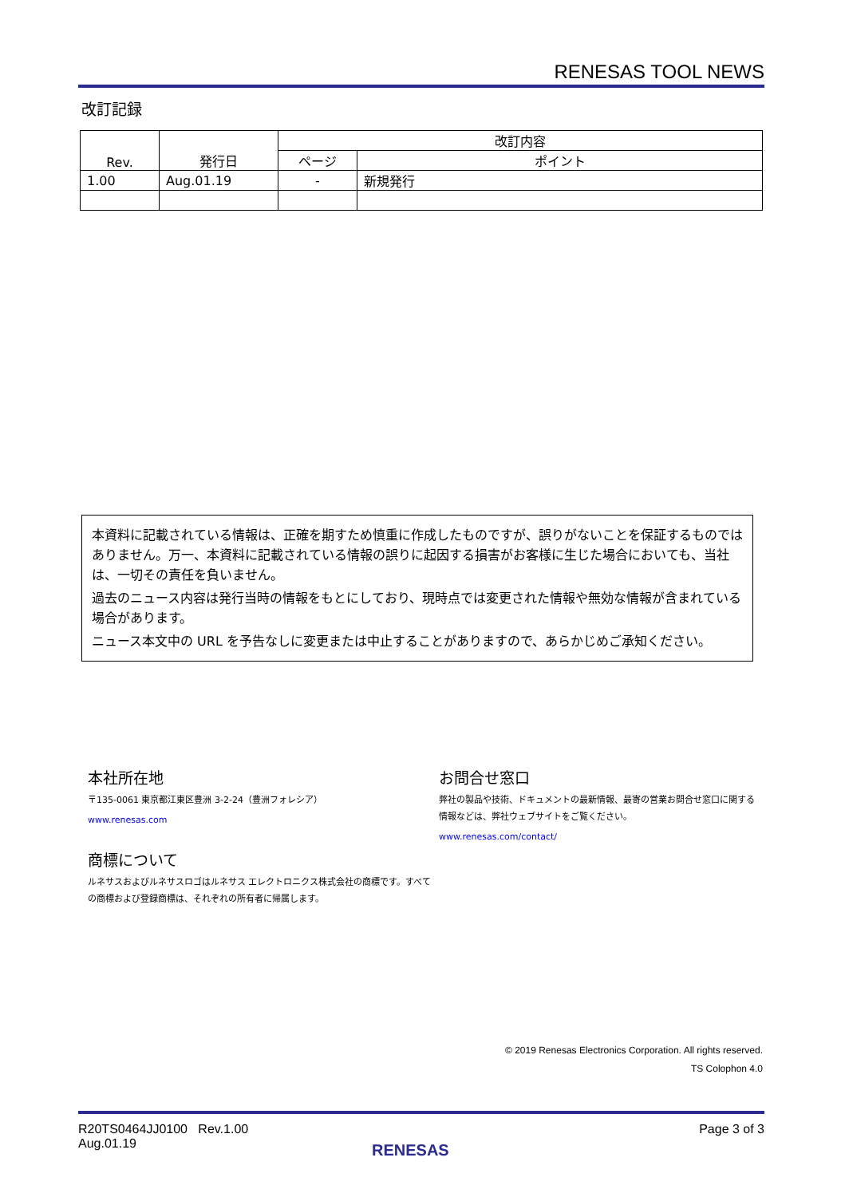RENESAS TOOL NEWS
改訂記録
| Rev. | 発行日 | 改訂内容 | |
| | | ページ | ポイント |
| 1.00 | Aug.01.19 | - | 新規発行 |
本資料に記載されている情報は、正確を期すため慎重に作成したものですが、誤りがないことを保証するものではありません。万一、本資料に記載されている情報の誤りに起因する損害がお客様に生じた場合においても、当社は、一切その責任を負いません。
過去のニュース内容は発行当時の情報をもとにしており、現時点では変更された情報や無効な情報が含まれている場合があります。
ニュース本文中の URL を予告なしに変更または中止することがありますので、あらかじめご承知ください。
本社所在地
〒135-0061 東京都江東区豊洲 3-2-24（豊洲フォレシア）
www.renesas.com
商標について
ルネサスおよびルネサスロゴはルネサス エレクトロニクス株式会社の商標です。すべての商標および登録商標は、それぞれの所有者に帰属します。
お問合せ窓口
弊社の製品や技術、ドキュメントの最新情報、最寄の営業お問合せ窓口に関する情報などは、弊社ウェブサイトをご覧ください。
www.renesas.com/contact/
© 2019 Renesas Electronics Corporation. All rights reserved.
TS Colophon 4.0
R20TS0464JJ0100 Rev.1.00
Aug.01.19
Page 3 of 3
RENESAS